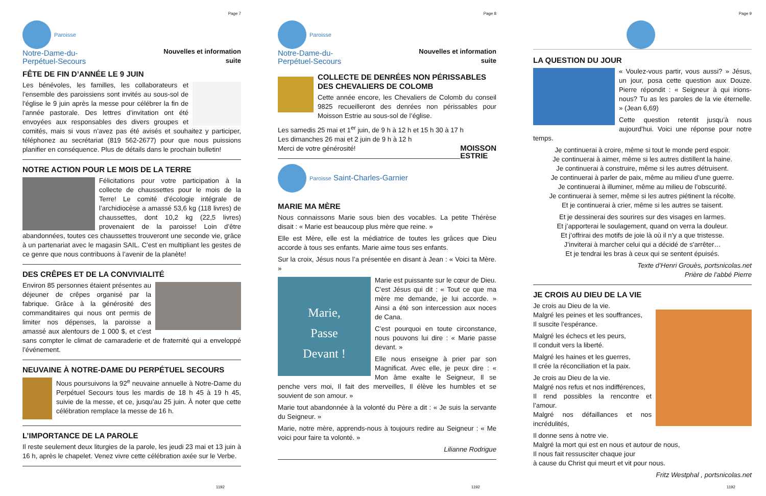Page 7
Paroisse
Notre-Dame-du-
Perpétuel-Secours
Nouvelles et information
suite
FÊTE DE FIN D’ANNÉE LE 9 JUIN
Les bénévoles, les familles, les collaborateurs et l’ensemble des paroissiens sont invités au sous-sol de l’église le 9 juin après la messe pour célébrer la fin de l’année pastorale. Des lettres d’invitation ont été envoyées aux responsables des divers groupes et comités, mais si vous n’avez pas été avisés et souhaitez y participer, téléphonez au secrétariat (819 562-2677) pour que nous puissions planifier en conséquence. Plus de détails dans le prochain bulletin!
NOTRE ACTION POUR LE MOIS DE LA TERRE
Félicitations pour votre participation à la collecte de chaussettes pour le mois de la Terre! Le comité d’écologie intégrale de l’archidiocèse a amassé 53,6 kg (118 livres) de chaussettes, dont 10,2 kg (22,5 livres) provenaient de la paroisse! Loin d’être abandonnées, toutes ces chaussettes trouveront une seconde vie, grâce à un partenariat avec le magasin SAIL. C’est en multipliant les gestes de ce genre que nous contribuons à l’avenir de la planète!
DES CRÊPES ET DE LA CONVIVIALITÉ
Environ 85 personnes étaient présentes au déjeuner de crêpes organisé par la fabrique. Grâce à la générosité des commanditaires qui nous ont permis de limiter nos dépenses, la paroisse a amassé aux alentours de 1 000 $, et c’est sans compter le climat de camaraderie et de fraternité qui a enveloppé l’événement.
NEUVAINE À NOTRE-DAME DU PERPÉTUEL SECOURS
Nous poursuivons la 92<sup>e</sup> neuvaine annuelle à Notre-Dame du Perpétuel Secours tous les mardis de 18 h 45 à 19 h 45, suivie de la messe, et ce, jusqu’au 25 juin. À noter que cette célébration remplace la messe de 16 h.
L’IMPORTANCE DE LA PAROLE
Il reste seulement deux liturgies de la parole, les jeudi 23 mai et 13 juin à 16 h, après le chapelet. Venez vivre cette célébration axée sur le Verbe.
1192
Page 8
Paroisse
Notre-Dame-du-
Perpétuel-Secours
Nouvelles et information
suite
COLLECTE DE DENRÉES NON PÉRISSABLES DES CHEVALIERS DE COLOMB
Cette année encore, les Chevaliers de Colomb du conseil 9825 recueilleront des denrées non périssables pour Moisson Estrie au sous-sol de l’église.
Les samedis 25 mai et 1<sup>er</sup> juin, de 9 h à 12 h et 15 h 30 à 17 h
Les dimanches 26 mai et 2 juin de 9 h à 12 h
MOISSON
ESTRIE
Merci de votre générosité!
Paroisse Saint-Charles-Garnier
MARIE MA MÈRE
Nous connaissons Marie sous bien des vocables. La petite Thérèse disait : « Marie est beaucoup plus mère que reine. »
Elle est Mère, elle est la médiatrice de toutes les grâces que Dieu accorde à tous ses enfants. Marie aime tous ses enfants.
Sur la croix, Jésus nous l’a présentée en disant à Jean : « Voici ta Mère. »
Marie,
Passe
Devant !
Marie est puissante sur le cœur de Dieu. C’est Jésus qui dit : « Tout ce que ma mère me demande, je lui accorde. » Ainsi a été son intercession aux noces de Cana.
C’est pourquoi en toute circonstance, nous pouvons lui dire : « Marie passe devant. »
Elle nous enseigne à prier par son Magnificat. Avec elle, je peux dire : « Mon âme exalte le Seigneur, Il se penche vers moi, Il fait des merveilles, Il élève les humbles et se souvient de son amour. »
Marie tout abandonnée à la volonté du Père a dit : « Je suis la servante du Seigneur. »
Marie, notre mère, apprends-nous à toujours redire au Seigneur : « Me voici pour faire ta volonté. »
Lilianne Rodrigue
1192
Page 9
LA QUESTION DU JOUR
« Voulez-vous partir, vous aussi? » Jésus, un jour, posa cette question aux Douze. Pierre répondit : « Seigneur à qui irions-nous? Tu as les paroles de la vie éternelle. » (Jean 6,69)
Cette question retentit jusqu’à nous aujourd’hui. Voici une réponse pour notre temps.
Je continuerai à croire, même si tout le monde perd espoir.
Je continuerai à aimer, même si les autres distillent la haine.
Je continuerai à construire, même si les autres détruisent.
Je continuerai à parler de paix, même au milieu d’une guerre.
Je continuerai à illuminer, même au milieu de l’obscurité.
Je continuerai à semer, même si les autres piétinent la récolte.
Et je continuerai à crier, même si les autres se taisent.
Et je dessinerai des sourires sur des visages en larmes.
Et j’apporterai le soulagement, quand on verra la douleur.
Et j’offrirai des motifs de joie là où il n’y a que tristesse.
J’inviterai à marcher celui qui a décidé de s’arrêter…
Et je tendrai les bras à ceux qui se sentent épuisés.
Texte d’Henri Grouès, portsnicolas.net
Prière de l’abbé Pierre
JE CROIS AU DIEU DE LA VIE
Je crois au Dieu de la vie.
Malgré les peines et les souffrances,
Il suscite l’espérance.
Malgré les échecs et les peurs,
Il conduit vers la liberté.
Malgré les haines et les guerres,
Il crée la réconciliation et la paix.
Je crois au Dieu de la vie.
Malgré nos refus et nos indifférences,
Il rend possibles la rencontre et l’amour.
Malgré nos défaillances et nos incrédulités,
Il donne sens à notre vie.
Malgré la mort qui est en nous et autour de nous,
Il nous fait ressusciter chaque jour
à cause du Christ qui meurt et vit pour nous.
Fritz Westphal , portsnicolas.net
1192